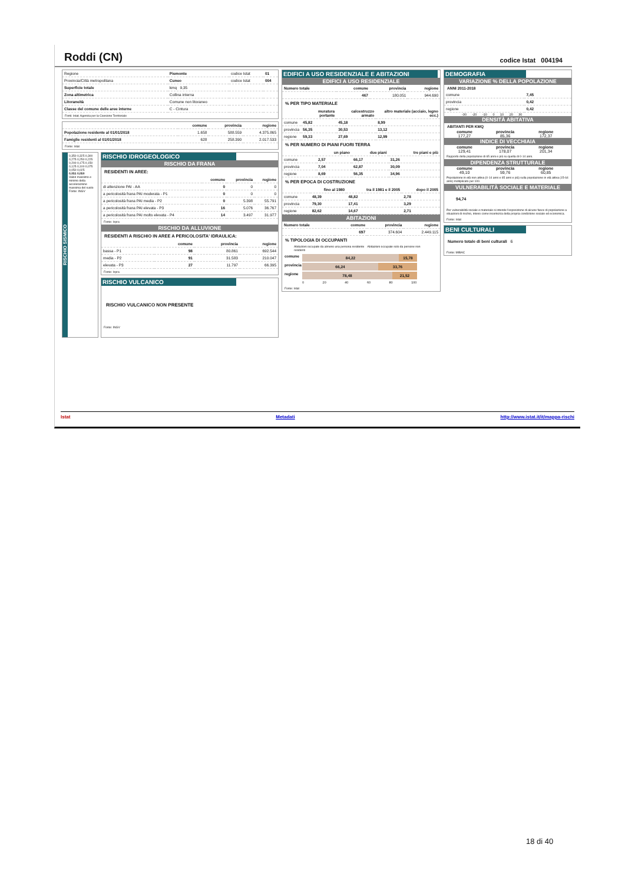Roddi (CN)
codice Istat 004194
| Regione | Piemonte | codice Istat | 01 |
| Provincia/Città metropolitana | Cuneo | codice Istat | 004 |
| Superficie totale | kmq 9,35 | | |
| Zona altimetrica | Collina interna | | |
| Litoraneità | Comune non litoraneo | | |
| Classe del comune delle aree interne | C - Cintura | | |
Fonti: Istat; Agenzia per la Coesione Territoriale
| | comune | provincia | regione |
| --- | --- | --- | --- |
| Popolazione residente al 01/01/2018 | 1.658 | 588.559 | 4.375.865 |
| Famiglie residenti al 01/01/2018 | 628 | 258.390 | 2.017.533 |
Fonte: Istat
RISCHIO SISMICO
0,350 0,325 0,300 0,275 0,250 0,225 0,200 0,175 0,150 0,125 0,100 0,075 0,050 0,025
0,051 0,050
Valori massimo e minimo della accelerazione massima del suolo
Fonte: INGV
RISCHIO IDROGEOLOGICO
RISCHIO DA FRANA
RESIDENTI IN AREE:
| | comune | provincia | regione |
| --- | --- | --- | --- |
| di attenzione PAI - AA | 0 | 0 | 0 |
| a pericolosità frana PAI moderata - P1 | 0 | 0 | 0 |
| a pericolosità frana PAI media - P2 | 0 | 5.398 | 55.791 |
| a pericolosità frana PAI elevata - P3 | 16 | 5.076 | 36.767 |
| a pericolosità frana PAI molto elevata - P4 | 14 | 3.497 | 31.977 |
Fonte: Ispra
RISCHIO DA ALLUVIONE
RESIDENTI A RISCHIO IN AREE A PERICOLOSITA' IDRAULICA:
| | comune | provincia | regione |
| --- | --- | --- | --- |
| bassa - P1 | 98 | 80.861 | 692.544 |
| media - P2 | 91 | 31.583 | 210.047 |
| elevata - P3 | 27 | 11.797 | 66.395 |
Fonte: Ispra
RISCHIO VULCANICO
RISCHIO VULCANICO NON PRESENTE
Fonte: INGV
EDIFICI A USO RESIDENZIALE E ABITAZIONI
EDIFICI A USO RESIDENZIALE
| Numero totale | comune | provincia | regione |
| | 467 | 180.051 | 944.690 |
% PER TIPO MATERIALE
| | muratura portante | calcestruzzo armato | altro materiale (acciaio, legno ecc.) |
| comune | 45,82 | 45,18 | 8,99 |
| provincia | 56,35 | 30,53 | 13,12 |
| regione | 59,33 | 27,69 | 12,99 |
% PER NUMERO DI PIANI FUORI TERRA
| | un piano | due piani | tre piani e più |
| comune | 2,57 | 66,17 | 31,26 |
| provincia | 7,04 | 62,87 | 30,09 |
| regione | 8,69 | 56,35 | 34,96 |
% PER EPOCA DI COSTRUZIONE
| | fino al 1980 | tra il 1981 e il 2005 | dopo il 2005 |
| comune | 48,39 | 48,82 | 2,78 |
| provincia | 79,30 | 17,41 | 3,29 |
| regione | 82,62 | 14,67 | 2,71 |
ABITAZIONI
| Numero totale | comune | provincia | regione |
| | 697 | 374.604 | 2.449.115 |
% TIPOLOGIA DI OCCUPANTI
Abitazioni occupate da almeno una persona residente Abitazioni occupate solo da persone non residenti
comune 84,22 15,78
provincia
66,24 33,76
regione 78,48 21,52
0 20 40 60 80 100
Fonte: Istat
DEMOGRAFIA
VARIAZIONE % DELLA POPOLAZIONE
ANNI 2011-2018
| comune | 7,45 |
| provincia | 0,42 |
| regione | 0,42 |
-30 -20 -10 0 10 20 30
DENSITÀ ABITATIVA
ABITANTI PER KMQ
comune
177,27 provincia
85,36 regione
172,37
INDICE DI VECCHIAIA
comune
129,41 provincia
178,07 regione
201,34
Rapporto della popolazione di 65 anni e più su quella di 0-14 anni.
DIPENDENZA STRUTTURALE
comune
49,10 provincia
59,76 regione
60,85
Popolazione in età non attiva (0-14 anni e 65 anni e più) sulla popolazione in età attiva (15-64 anni) moltiplicato per 100.
VULNERABILITÀ SOCIALE E MATERIALE
94,74
Per vulnerabilità sociale e materiale si intende l'esposizione di alcune fasce di popolazione a situazioni di rischio, inteso come incertezza della propria condizione sociale ed economica.
Fonte: Istat
BENI CULTURALI
Numero totale di beni culturali 6
Fonte: MIBAC
Istat Metadati http://www.istat.it/it/mappa-rischi
18 di 40